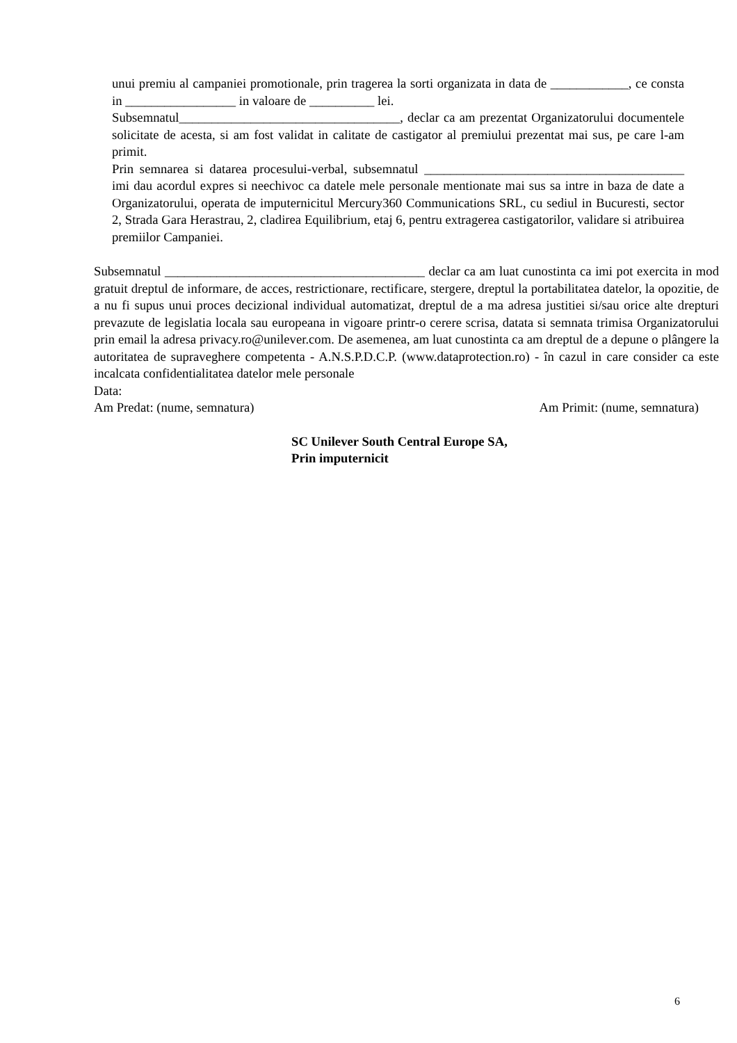unui premiu al campaniei promotionale, prin tragerea la sorti organizata in data de ____________, ce consta in _________________ in valoare de __________ lei.
Subsemnatul__________________________________, declar ca am prezentat Organizatorului documentele solicitate de acesta, si am fost validat in calitate de castigator al premiului prezentat mai sus, pe care l-am primit.
Prin semnarea si datarea procesului-verbal, subsemnatul ________________________________________ imi dau acordul expres si neechivoc ca datele mele personale mentionate mai sus sa intre in baza de date a Organizatorului, operata de imputernicitul Mercury360 Communications SRL, cu sediul in Bucuresti, sector 2, Strada Gara Herastrau, 2, cladirea Equilibrium, etaj 6, pentru extragerea castigatorilor, validare si atribuirea premiilor Campaniei.
Subsemnatul ________________________________________ declar ca am luat cunostinta ca imi pot exercita in mod gratuit dreptul de informare, de acces, restrictionare, rectificare, stergere, dreptul la portabilitatea datelor, la opozitie, de a nu fi supus unui proces decizional individual automatizat, dreptul de a ma adresa justitiei si/sau orice alte drepturi prevazute de legislatia locala sau europeana in vigoare printr-o cerere scrisa, datata si semnata trimisa Organizatorului prin email la adresa privacy.ro@unilever.com. De asemenea, am luat cunostinta ca am dreptul de a depune o plângere la autoritatea de supraveghere competenta - A.N.S.P.D.C.P. (www.dataprotection.ro) - în cazul in care consider ca este incalcata confidentialitatea datelor mele personale
Data:
Am Predat: (nume, semnatura) Am Primit: (nume, semnatura)
SC Unilever South Central Europe SA,
Prin imputernicit
6